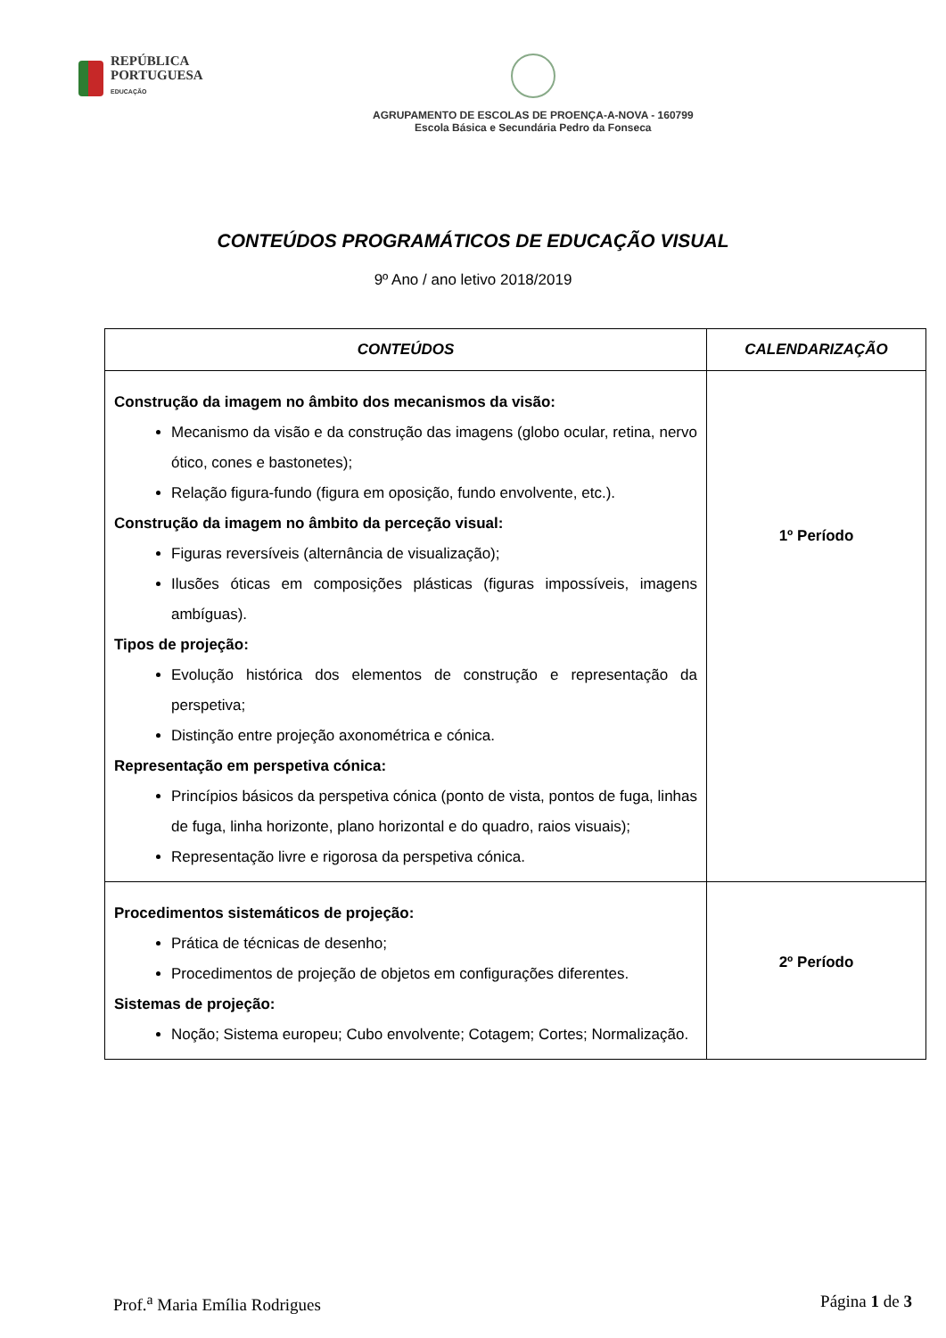REPÚBLICA
PORTUGUESA
EDUCAÇÃO
AGRUPAMENTO DE ESCOLAS DE PROENÇA-A-NOVA - 160799
Escola Básica e Secundária Pedro da Fonseca
CONTEÚDOS PROGRAMÁTICOS DE EDUCAÇÃO VISUAL
9º Ano / ano letivo 2018/2019
| CONTEÚDOS | CALENDARIZAÇÃO |
| --- | --- |
| Construção da imagem no âmbito dos mecanismos da visão: Mecanismo da visão e da construção das imagens (globo ocular, retina, nervo ótico, cones e bastonetes); Relação figura-fundo (figura em oposição, fundo envolvente, etc.). Construção da imagem no âmbito da perceção visual: Figuras reversíveis (alternância de visualização); Ilusões óticas em composições plásticas (figuras impossíveis, imagens ambíguas). Tipos de projeção: Evolução histórica dos elementos de construção e representação da perspetiva; Distinção entre projeção axonométrica e cónica. Representação em perspetiva cónica: Princípios básicos da perspetiva cónica (ponto de vista, pontos de fuga, linhas de fuga, linha horizonte, plano horizontal e do quadro, raios visuais); Representação livre e rigorosa da perspetiva cónica. | 1º Período |
| Procedimentos sistemáticos de projeção: Prática de técnicas de desenho; Procedimentos de projeção de objetos em configurações diferentes. Sistemas de projeção: Noção; Sistema europeu; Cubo envolvente; Cotagem; Cortes; Normalização. | 2º Período |
Prof.<sup>a</sup> Maria Emília Rodrigues Página 1 de 3